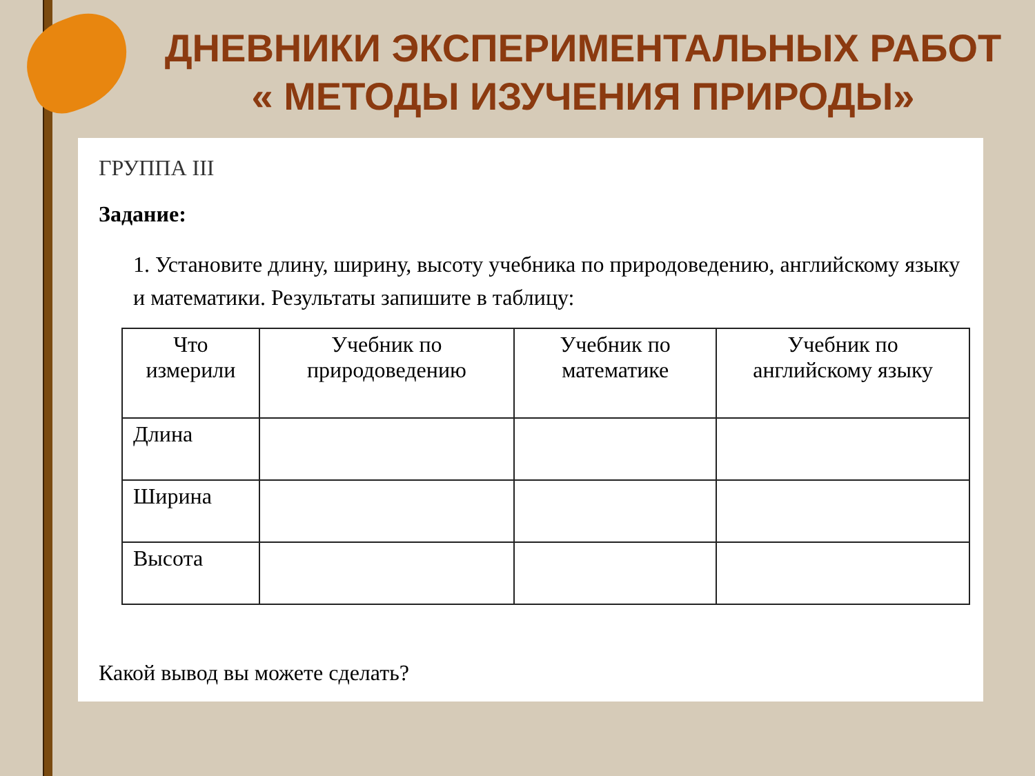ДНЕВНИКИ ЭКСПЕРИМЕНТАЛЬНЫХ РАБОТ
« МЕТОДЫ ИЗУЧЕНИЯ ПРИРОДЫ»
ГРУППА III
Задание:
1. Установите длину, ширину, высоту учебника по природоведению, английскому языку и математики. Результаты запишите в таблицу:
| Что измерили | Учебник по природоведению | Учебник по математике | Учебник по английскому языку |
| --- | --- | --- | --- |
| Длина | | | |
| Ширина | | | |
| Высота | | | |
Какой вывод вы можете сделать?